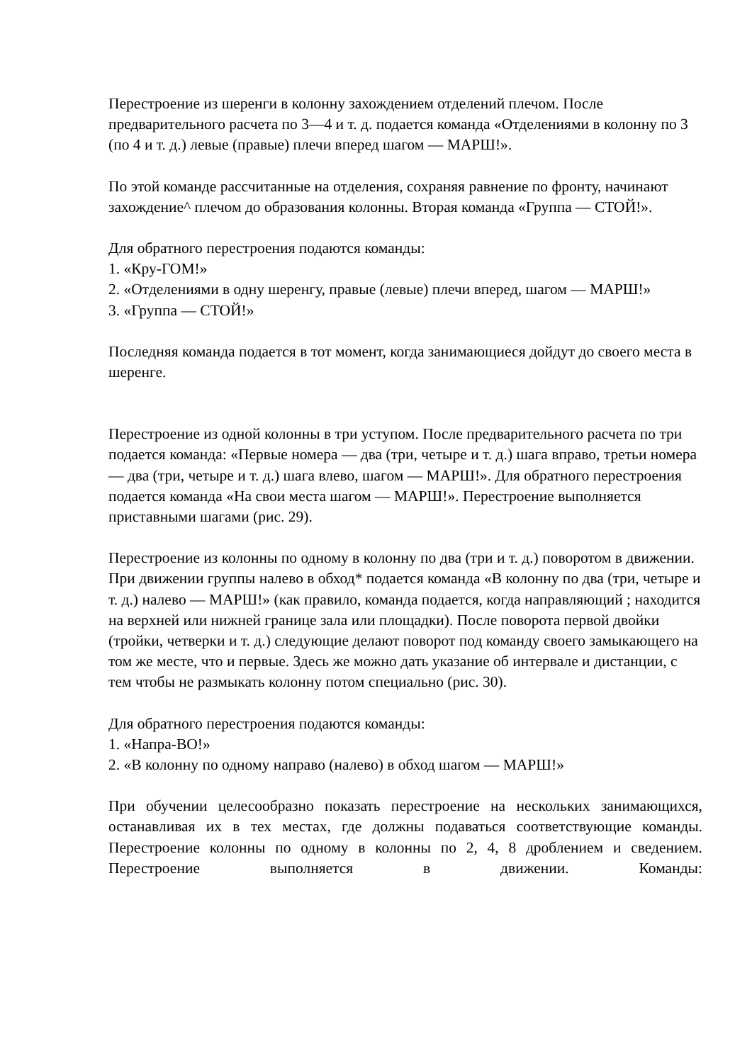Перестроение из шеренги в колонну захождением отделений плечом. После предварительного расчета по 3—4 и т. д. подается команда «Отделениями в колонну по 3 (по 4 и т. д.) левые (правые) плечи вперед шагом — МАРШ!».
По этой команде рассчитанные на отделения, сохраняя равнение по фронту, начинают захождение^ плечом до образования колонны. Вторая команда «Группа — СТОЙ!».
Для обратного перестроения подаются команды:
1. «Кру-ГОМ!»
2. «Отделениями в одну шеренгу, правые (левые) плечи вперед, шагом — МАРШ!»
3. «Группа — СТОЙ!»
Последняя команда подается в тот момент, когда занимающиеся дойдут до своего места в шеренге.
Перестроение из одной колонны в три уступом. После предварительного расчета по три подается команда: «Первые номера — два (три, четыре и т. д.) шага вправо, третьи номера — два (три, четыре и т. д.) шага влево, шагом — МАРШ!». Для обратного перестроения подается команда «На свои места шагом — МАРШ!». Перестроение выполняется приставными шагами (рис. 29).
Перестроение из колонны по одному в колонну по два (три и т. д.) поворотом в движении. При движении группы налево в обход* подается команда «В колонну по два (три, четыре и т. д.) налево — МАРШ!» (как правило, команда подается, когда направляющий ; находится на верхней или нижней границе зала или площадки). После поворота первой двойки (тройки, четверки и т. д.) следующие делают поворот под команду своего замыкающего на том же месте, что и первые. Здесь же можно дать указание об интервале и дистанции, с тем чтобы не размыкать колонну потом специально (рис. 30).
Для обратного перестроения подаются команды:
1. «Напра-ВО!»
2. «В колонну по одному направо (налево) в обход шагом — МАРШ!»
При обучении целесообразно показать перестроение на нескольких занимающихся, останавливая их в тех местах, где должны подаваться соответствующие команды.
Перестроение колонны по одному в колонны по 2, 4, 8 дроблением и сведением. Перестроение выполняется в движении. Команды: